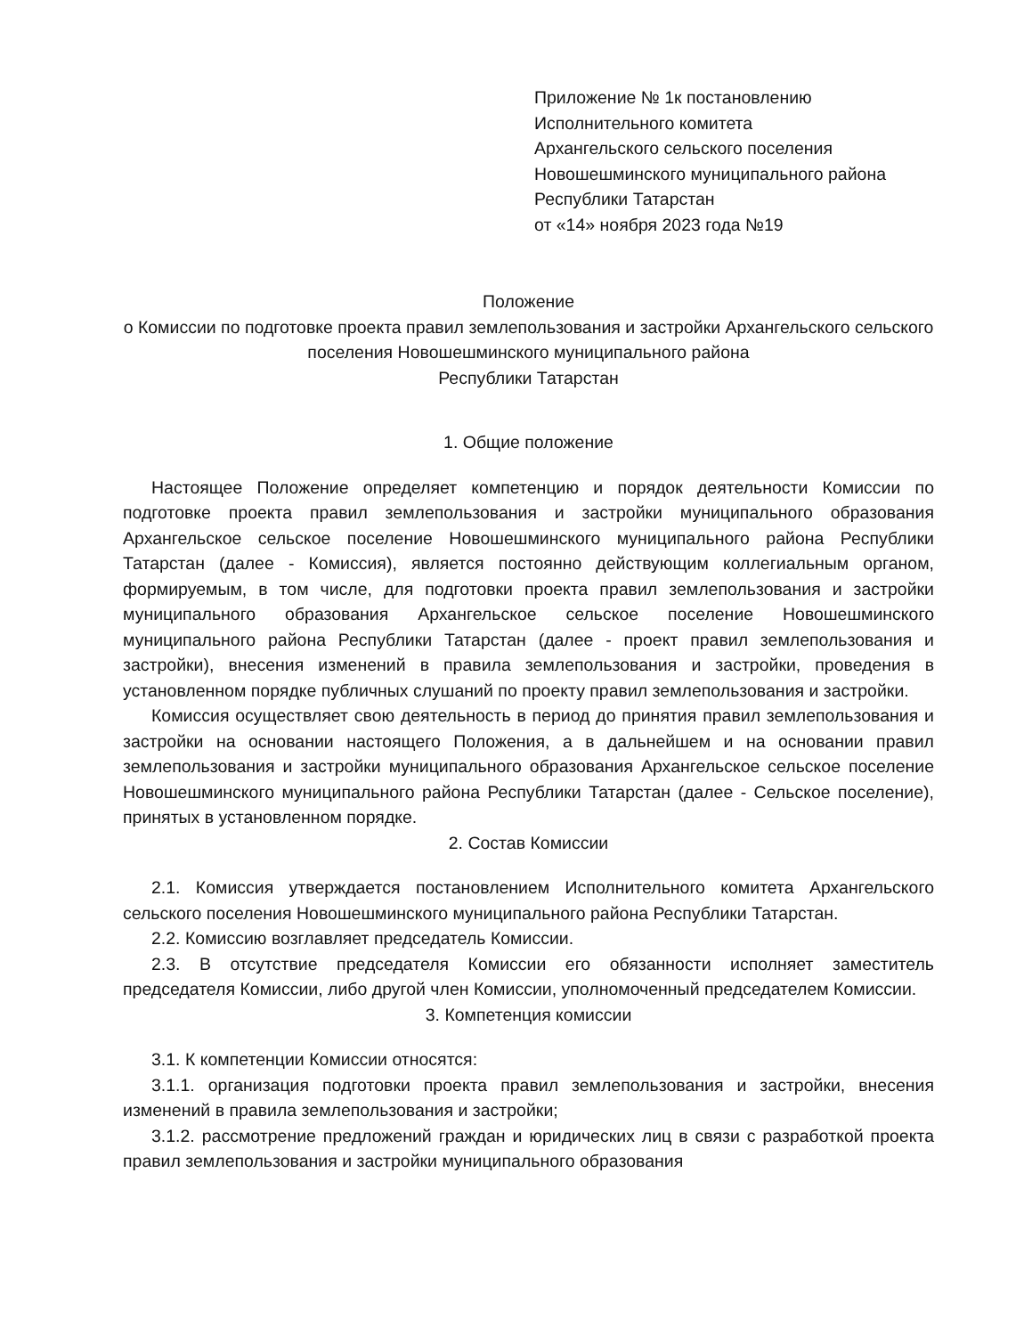Приложение № 1к постановлению
Исполнительного комитета
Архангельского сельского поселения
Новошешминского муниципального района
Республики Татарстан
от «14» ноября 2023 года №19
Положение
о Комиссии по подготовке проекта правил землепользования и застройки Архангельского сельского поселения Новошешминского муниципального района
Республики Татарстан
1. Общие положение
Настоящее Положение определяет компетенцию и порядок деятельности Комиссии по подготовке проекта правил землепользования и застройки муниципального образования Архангельское сельское поселение Новошешминского муниципального района Республики Татарстан (далее - Комиссия), является постоянно действующим коллегиальным органом, формируемым, в том числе, для подготовки проекта правил землепользования и застройки муниципального образования Архангельское сельское поселение Новошешминского муниципального района Республики Татарстан (далее - проект правил землепользования и застройки), внесения изменений в правила землепользования и застройки, проведения в установленном порядке публичных слушаний по проекту правил землепользования и застройки.
Комиссия осуществляет свою деятельность в период до принятия правил землепользования и застройки на основании настоящего Положения, а в дальнейшем и на основании правил землепользования и застройки муниципального образования Архангельское сельское поселение Новошешминского муниципального района Республики Татарстан (далее - Сельское поселение), принятых в установленном порядке.
2. Состав Комиссии
2.1. Комиссия утверждается постановлением Исполнительного комитета Архангельского сельского поселения Новошешминского муниципального района Республики Татарстан.
2.2. Комиссию возглавляет председатель Комиссии.
2.3. В отсутствие председателя Комиссии его обязанности исполняет заместитель председателя Комиссии, либо другой член Комиссии, уполномоченный председателем Комиссии.
3. Компетенция комиссии
3.1. К компетенции Комиссии относятся:
3.1.1. организация подготовки проекта правил землепользования и застройки, внесения изменений в правила землепользования и застройки;
3.1.2. рассмотрение предложений граждан и юридических лиц в связи с разработкой проекта правил землепользования и застройки муниципального образования